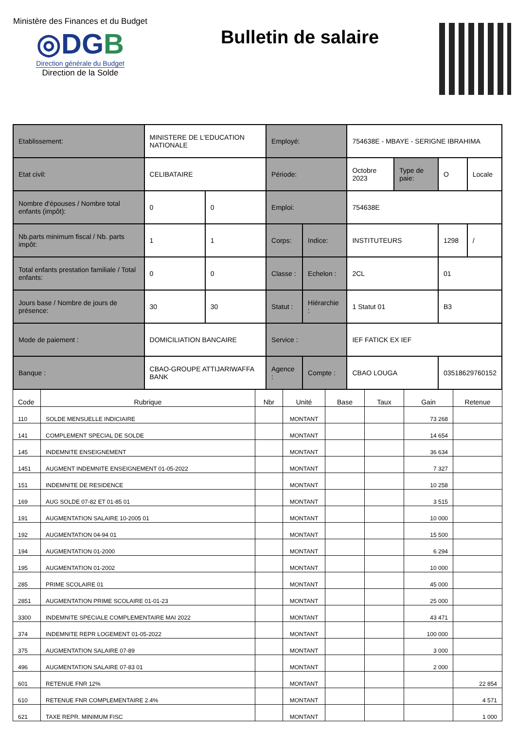Ministère des Finances et du Budget
◎DGB
Direction générale du Budget
Direction de la Solde
Bulletin de salaire
| Etablissement: | MINISTERE DE L'EDUCATION NATIONALE | | Employé: | | 754638E - MBAYE - SERIGNE IBRAHIMA | | | |
| Etat civil: | CELIBATAIRE | | Période: | | Octobre 2023 | Type de paie: | O | Locale |
| Nombre d'épouses / Nombre total enfants (impôt): | 0 | 0 | Emploi: | | 754638E | | | |
| Nb.parts minimum fiscal / Nb. parts impôt: | 1 | 1 | Corps: | Indice: | INSTITUTEURS | | 1298 | / |
| Total enfants prestation familiale / Total enfants: | 0 | 0 | Classe : | Echelon : | 2CL | | 01 | |
| Jours base / Nombre de jours de présence: | 30 | 30 | Statut : | Hiérarchie : | 1 Statut 01 | | B3 | |
| Mode de paiement : | DOMICILIATION BANCAIRE | | Service : | | IEF FATICK EX IEF | | | |
| Banque : | CBAO-GROUPE ATTIJARIWAFFA BANK | | Agence : | Compte : | CBAO LOUGA | | 03518629760152 | |
| Code | Rubrique | Nbr | Unité | Base | Taux | Gain | Retenue |
| --- | --- | --- | --- | --- | --- | --- | --- |
| 110 | SOLDE MENSUELLE INDICIAIRE | | MONTANT | | | 73 268 | |
| 141 | COMPLEMENT SPECIAL DE SOLDE | | MONTANT | | | 14 654 | |
| 145 | INDEMNITE ENSEIGNEMENT | | MONTANT | | | 36 634 | |
| 1451 | AUGMENT INDEMNITE ENSEIGNEMENT 01-05-2022 | | MONTANT | | | 7 327 | |
| 151 | INDEMNITE DE RESIDENCE | | MONTANT | | | 10 258 | |
| 169 | AUG SOLDE 07-82 ET 01-85 01 | | MONTANT | | | 3 515 | |
| 191 | AUGMENTATION SALAIRE 10-2005 01 | | MONTANT | | | 10 000 | |
| 192 | AUGMENTATION 04-94 01 | | MONTANT | | | 15 500 | |
| 194 | AUGMENTATION 01-2000 | | MONTANT | | | 6 294 | |
| 195 | AUGMENTATION 01-2002 | | MONTANT | | | 10 000 | |
| 285 | PRIME SCOLAIRE 01 | | MONTANT | | | 45 000 | |
| 2851 | AUGMENTATION PRIME SCOLAIRE 01-01-23 | | MONTANT | | | 25 000 | |
| 3300 | INDEMNITE SPECIALE COMPLEMENTAIRE MAI 2022 | | MONTANT | | | 43 471 | |
| 374 | INDEMNITE REPR LOGEMENT 01-05-2022 | | MONTANT | | | 100 000 | |
| 375 | AUGMENTATION SALAIRE 07-89 | | MONTANT | | | 3 000 | |
| 496 | AUGMENTATION SALAIRE 07-83 01 | | MONTANT | | | 2 000 | |
| 601 | RETENUE FNR 12% | | MONTANT | | | | 22 854 |
| 610 | RETENUE FNR COMPLEMENTAIRE 2.4% | | MONTANT | | | | 4 571 |
| 621 | TAXE REPR. MINIMUM FISC | | MONTANT | | | | 1 000 |